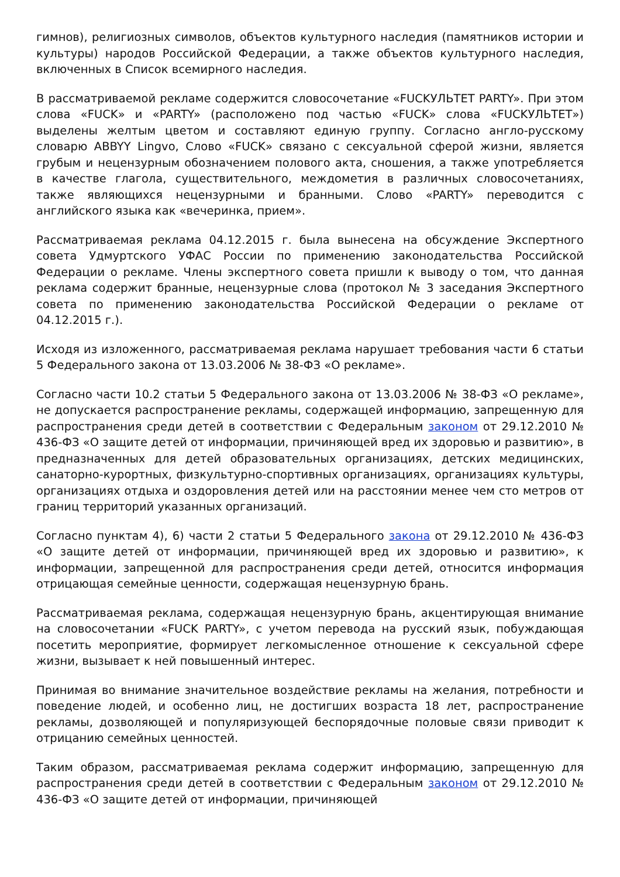гимнов), религиозных символов, объектов культурного наследия (памятников истории и культуры) народов Российской Федерации, а также объектов культурного наследия, включенных в Список всемирного наследия.
В рассматриваемой рекламе содержится словосочетание «FUCKУЛЬТЕТ PARTY». При этом слова «FUCK» и «PARTY» (расположено под частью «FUCK» слова «FUCKУЛЬТЕТ») выделены желтым цветом и составляют единую группу. Согласно англо-русскому словарю ABBYY Lingvo, Слово «FUCK» связано с сексуальной сферой жизни, является грубым и нецензурным обозначением полового акта, сношения, а также употребляется в качестве глагола, существительного, междометия в различных словосочетаниях, также являющихся нецензурными и бранными. Слово «PARTY» переводится с английского языка как «вечеринка, прием».
Рассматриваемая реклама 04.12.2015 г. была вынесена на обсуждение Экспертного совета Удмуртского УФАС России по применению законодательства Российской Федерации о рекламе. Члены экспертного совета пришли к выводу о том, что данная реклама содержит бранные, нецензурные слова (протокол № 3 заседания Экспертного совета по применению законодательства Российской Федерации о рекламе от 04.12.2015 г.).
Исходя из изложенного, рассматриваемая реклама нарушает требования части 6 статьи 5 Федерального закона от 13.03.2006 № 38-ФЗ «О рекламе».
Согласно части 10.2 статьи 5 Федерального закона от 13.03.2006 № 38-ФЗ «О рекламе», не допускается распространение рекламы, содержащей информацию, запрещенную для распространения среди детей в соответствии с Федеральным законом от 29.12.2010 № 436-ФЗ «О защите детей от информации, причиняющей вред их здоровью и развитию», в предназначенных для детей образовательных организациях, детских медицинских, санаторно-курортных, физкультурно-спортивных организациях, организациях культуры, организациях отдыха и оздоровления детей или на расстоянии менее чем сто метров от границ территорий указанных организаций.
Согласно пунктам 4), 6) части 2 статьи 5 Федерального закона от 29.12.2010 № 436-ФЗ «О защите детей от информации, причиняющей вред их здоровью и развитию», к информации, запрещенной для распространения среди детей, относится информация отрицающая семейные ценности, содержащая нецензурную брань.
Рассматриваемая реклама, содержащая нецензурную брань, акцентирующая внимание на словосочетании «FUCK PARTY», с учетом перевода на русский язык, побуждающая посетить мероприятие, формирует легкомысленное отношение к сексуальной сфере жизни, вызывает к ней повышенный интерес.
Принимая во внимание значительное воздействие рекламы на желания, потребности и поведение людей, и особенно лиц, не достигших возраста 18 лет, распространение рекламы, дозволяющей и популяризующей беспорядочные половые связи приводит к отрицанию семейных ценностей.
Таким образом, рассматриваемая реклама содержит информацию, запрещенную для распространения среди детей в соответствии с Федеральным законом от 29.12.2010 № 436-ФЗ «О защите детей от информации, причиняющей